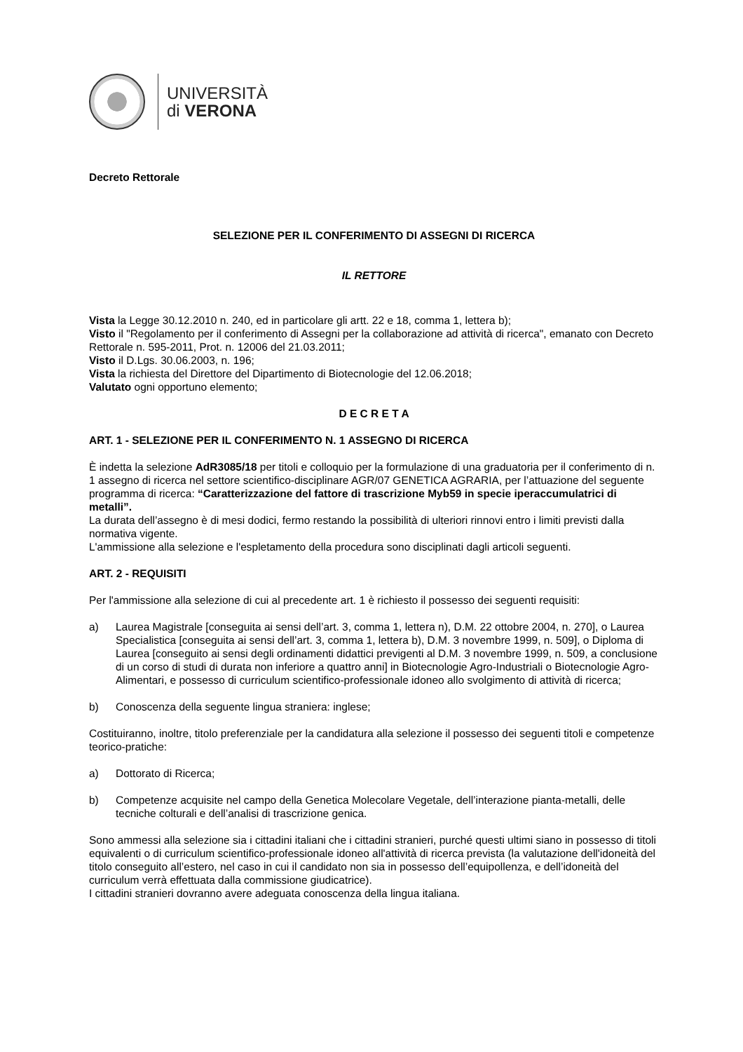UNIVERSITÀ
di VERONA
Decreto Rettorale
SELEZIONE PER IL CONFERIMENTO DI ASSEGNI DI RICERCA
IL RETTORE
Vista la Legge 30.12.2010 n. 240, ed in particolare gli artt. 22 e 18, comma 1, lettera b);
Visto il "Regolamento per il conferimento di Assegni per la collaborazione ad attività di ricerca", emanato con Decreto Rettorale n. 595-2011, Prot. n. 12006 del 21.03.2011;
Visto il D.Lgs. 30.06.2003, n. 196;
Vista la richiesta del Direttore del Dipartimento di Biotecnologie del 12.06.2018;
Valutato ogni opportuno elemento;
D E C R E T A
ART. 1 - SELEZIONE PER IL CONFERIMENTO N. 1 ASSEGNO DI RICERCA
È indetta la selezione AdR3085/18 per titoli e colloquio per la formulazione di una graduatoria per il conferimento di n. 1 assegno di ricerca nel settore scientifico-disciplinare AGR/07 GENETICA AGRARIA, per l’attuazione del seguente programma di ricerca: “Caratterizzazione del fattore di trascrizione Myb59 in specie iperaccumulatrici di metalli”.
La durata dell’assegno è di mesi dodici, fermo restando la possibilità di ulteriori rinnovi entro i limiti previsti dalla normativa vigente.
L'ammissione alla selezione e l'espletamento della procedura sono disciplinati dagli articoli seguenti.
ART. 2 - REQUISITI
Per l'ammissione alla selezione di cui al precedente art. 1 è richiesto il possesso dei seguenti requisiti:
a) Laurea Magistrale [conseguita ai sensi dell’art. 3, comma 1, lettera n), D.M. 22 ottobre 2004, n. 270], o Laurea Specialistica [conseguita ai sensi dell’art. 3, comma 1, lettera b), D.M. 3 novembre 1999, n. 509], o Diploma di Laurea [conseguito ai sensi degli ordinamenti didattici previgenti al D.M. 3 novembre 1999, n. 509, a conclusione di un corso di studi di durata non inferiore a quattro anni] in Biotecnologie Agro-Industriali o Biotecnologie Agro-Alimentari, e possesso di curriculum scientifico-professionale idoneo allo svolgimento di attività di ricerca;
b) Conoscenza della seguente lingua straniera: inglese;
Costituiranno, inoltre, titolo preferenziale per la candidatura alla selezione il possesso dei seguenti titoli e competenze teorico-pratiche:
a) Dottorato di Ricerca;
b) Competenze acquisite nel campo della Genetica Molecolare Vegetale, dell’interazione pianta-metalli, delle tecniche colturali e dell’analisi di trascrizione genica.
Sono ammessi alla selezione sia i cittadini italiani che i cittadini stranieri, purché questi ultimi siano in possesso di titoli equivalenti o di curriculum scientifico-professionale idoneo all'attività di ricerca prevista (la valutazione dell'idoneità del titolo conseguito all’estero, nel caso in cui il candidato non sia in possesso dell’equipollenza, e dell’idoneità del curriculum verrà effettuata dalla commissione giudicatrice).
I cittadini stranieri dovranno avere adeguata conoscenza della lingua italiana.